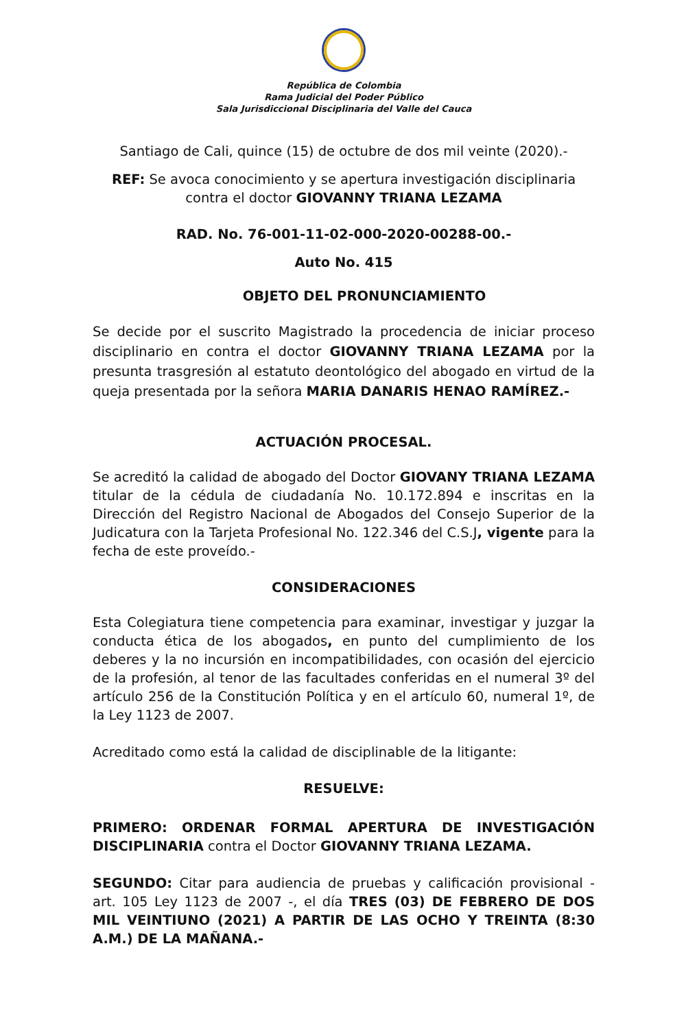República de Colombia
Rama Judicial del Poder Público
Sala Jurisdiccional Disciplinaria del Valle del Cauca
Santiago de Cali, quince (15) de octubre de dos mil veinte (2020).-
REF: Se avoca conocimiento y se apertura investigación disciplinaria contra el doctor GIOVANNY TRIANA LEZAMA
RAD. No. 76-001-11-02-000-2020-00288-00.-
Auto No. 415
OBJETO DEL PRONUNCIAMIENTO
Se decide por el suscrito Magistrado la procedencia de iniciar proceso disciplinario en contra el doctor GIOVANNY TRIANA LEZAMA por la presunta trasgresión al estatuto deontológico del abogado en virtud de la queja presentada por la señora MARIA DANARIS HENAO RAMÍREZ.-
ACTUACIÓN PROCESAL.
Se acreditó la calidad de abogado del Doctor GIOVANY TRIANA LEZAMA titular de la cédula de ciudadanía No. 10.172.894 e inscritas en la Dirección del Registro Nacional de Abogados del Consejo Superior de la Judicatura con la Tarjeta Profesional No. 122.346 del C.S.J, vigente para la fecha de este proveído.-
CONSIDERACIONES
Esta Colegiatura tiene competencia para examinar, investigar y juzgar la conducta ética de los abogados, en punto del cumplimiento de los deberes y la no incursión en incompatibilidades, con ocasión del ejercicio de la profesión, al tenor de las facultades conferidas en el numeral 3º del artículo 256 de la Constitución Política y en el artículo 60, numeral 1º, de la Ley 1123 de 2007.
Acreditado como está la calidad de disciplinable de la litigante:
RESUELVE:
PRIMERO: ORDENAR FORMAL APERTURA DE INVESTIGACIÓN DISCIPLINARIA contra el Doctor GIOVANNY TRIANA LEZAMA.
SEGUNDO: Citar para audiencia de pruebas y calificación provisional - art. 105 Ley 1123 de 2007 -, el día TRES (03) DE FEBRERO DE DOS MIL VEINTIUNO (2021) A PARTIR DE LAS OCHO Y TREINTA (8:30 A.M.) DE LA MAÑANA.-